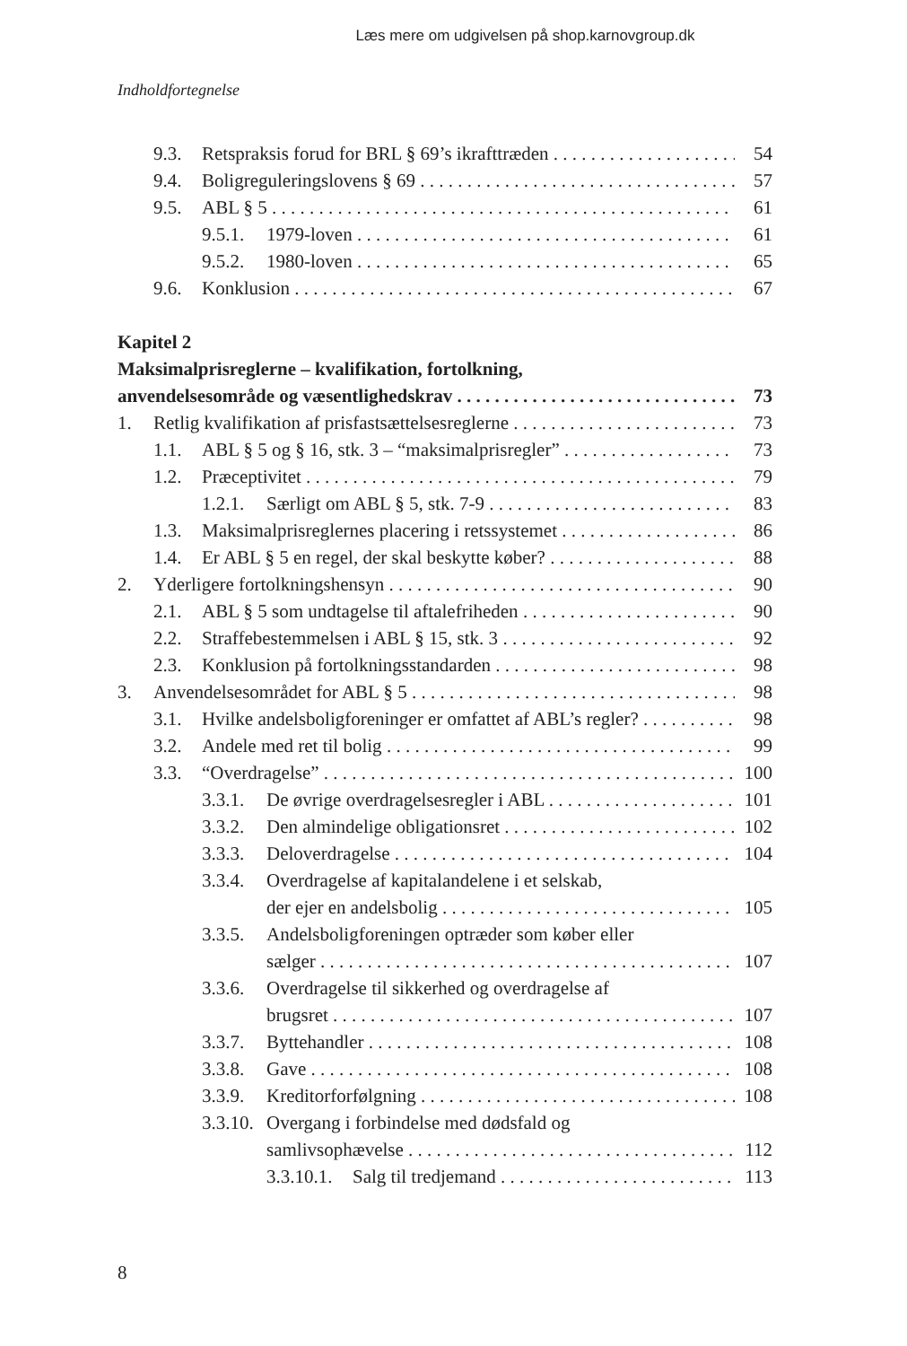Læs mere om udgivelsen på shop.karnovgroup.dk
Indholdfortegnelse
9.3. Retspraksis forud for BRL § 69’s ikrafttræden 54
9.4. Boligreguleringslovens § 69 57
9.5. ABL § 5 61
9.5.1. 1979-loven 61
9.5.2. 1980-loven 65
9.6. Konklusion 67
Kapitel 2
Maksimalprisreglerne – kvalifikation, fortolkning,
anvendelsesområde og væsentlighedskrav 73
1. Retlig kvalifikation af prisfastsættelsesreglerne 73
1.1. ABL § 5 og § 16, stk. 3 – “maksimalprisregler” 73
1.2. Præceptivitet 79
1.2.1. Særligt om ABL § 5, stk. 7-9 83
1.3. Maksimalprisreglernes placering i retssystemet 86
1.4. Er ABL § 5 en regel, der skal beskytte køber? 88
2. Yderligere fortolkningshensyn 90
2.1. ABL § 5 som undtagelse til aftalefriheden 90
2.2. Straffebestemmelsen i ABL § 15, stk. 3 92
2.3. Konklusion på fortolkningsstandarden 98
3. Anvendelsesområdet for ABL § 5 98
3.1. Hvilke andelsboligforeninger er omfattet af ABL’s regler? 98
3.2. Andele med ret til bolig 99
3.3. “Overdragelse” 100
3.3.1. De øvrige overdragelsesregler i ABL 101
3.3.2. Den almindelige obligationsret 102
3.3.3. Deloverdragelse 104
3.3.4. Overdragelse af kapitalandelene i et selskab,
der ejer en andelsbolig 105
3.3.5. Andelsboligforeningen optræder som køber eller
sælger 107
3.3.6. Overdragelse til sikkerhed og overdragelse af
brugsret 107
3.3.7. Byttehandler 108
3.3.8. Gave 108
3.3.9. Kreditorforfølgning 108
3.3.10. Overgang i forbindelse med dødsfald og
samlivsophævelse 112
3.3.10.1. Salg til tredjemand 113
8